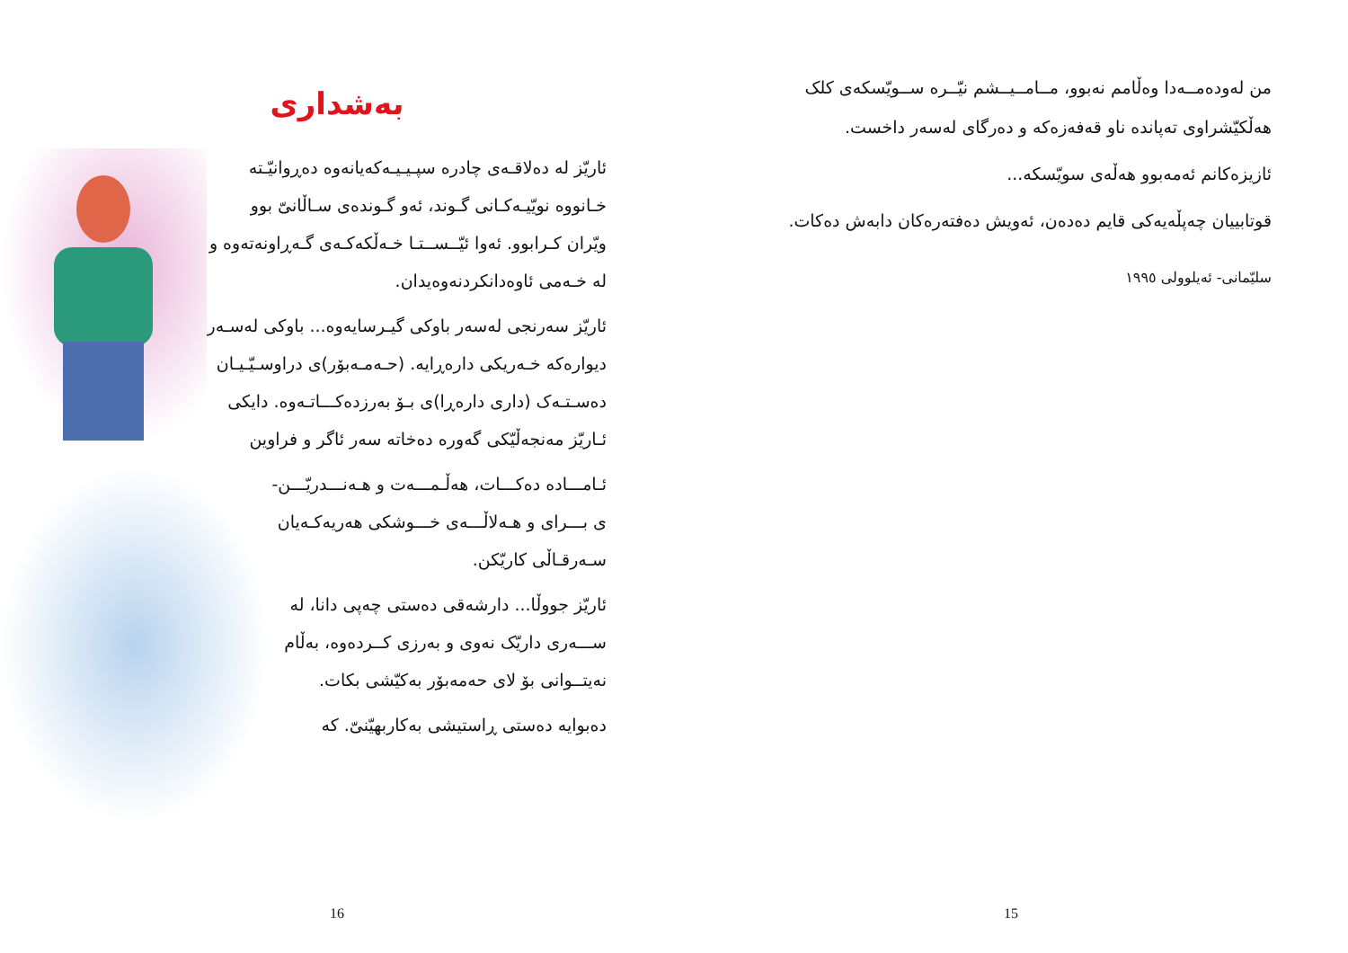من لەودەمــەدا وەڵامم نەبوو، مــامــیــشم نیّــرە ســویّسکەی کلک هەڵکیّشراوی تەپاندە ناو قەفەزەکە و دەرگای لەسەر داخست.
ئازیزەکانم ئەمەبوو هەڵەی سویّسکە...
قوتابییان چەپڵەیەکی قایم دەدەن، ئەویش دەفتەرەکان دابەش دەکات.
سلیّمانی- ئەیلوولی ١٩٩٥
15
بەشداری
ئاریّز لە دەلاقـەی چادرە سپـیـیـەکەیانەوە دەڕوانیّـتە خـانووە نویّیـەکـانی گـوند، ئەو گـوندەی سـاڵانیّ بوو ویّران کـرابوو. ئەوا ئیّــســتـا خـەڵکەکـەی گـەڕاونەتەوە و لە خـەمی ئاوەدانکردنەوەیدان.
ئاریّز سەرنجی لەسەر باوکی گیـرسایەوە... باوکی لەسـەر دیوارەکە خـەریکی دارەڕایە. (حـەمـەبۆر)ی دراوسـیّـیـان دەسـتـەک (داری دارەڕا)ی بـۆ بەرزدەکـــاتـەوە. دایکی ئـاریّز مەنجەڵیّکی گەورە دەخاتە سەر ئاگر و فراوین
ئـامـــادە دەکـــات، هەڵـمـــەت و هـەنـــدریّـــن-ی بـــرای و هـەلاڵـــەی خـــوشکی هەریەکـەیان سـەرقـاڵی کاریّکن.
ئاریّز جووڵا... دارشەقی دەستی چەپی دانا، لە ســـەری داریّک نەوی و بەرزی کــردەوە، بەڵام نەیتــوانی بۆ لای حەمەبۆر بەکیّشی بکات.
دەبوایە دەستی ڕاستیشی بەکاربهیّنیّ. کە
16